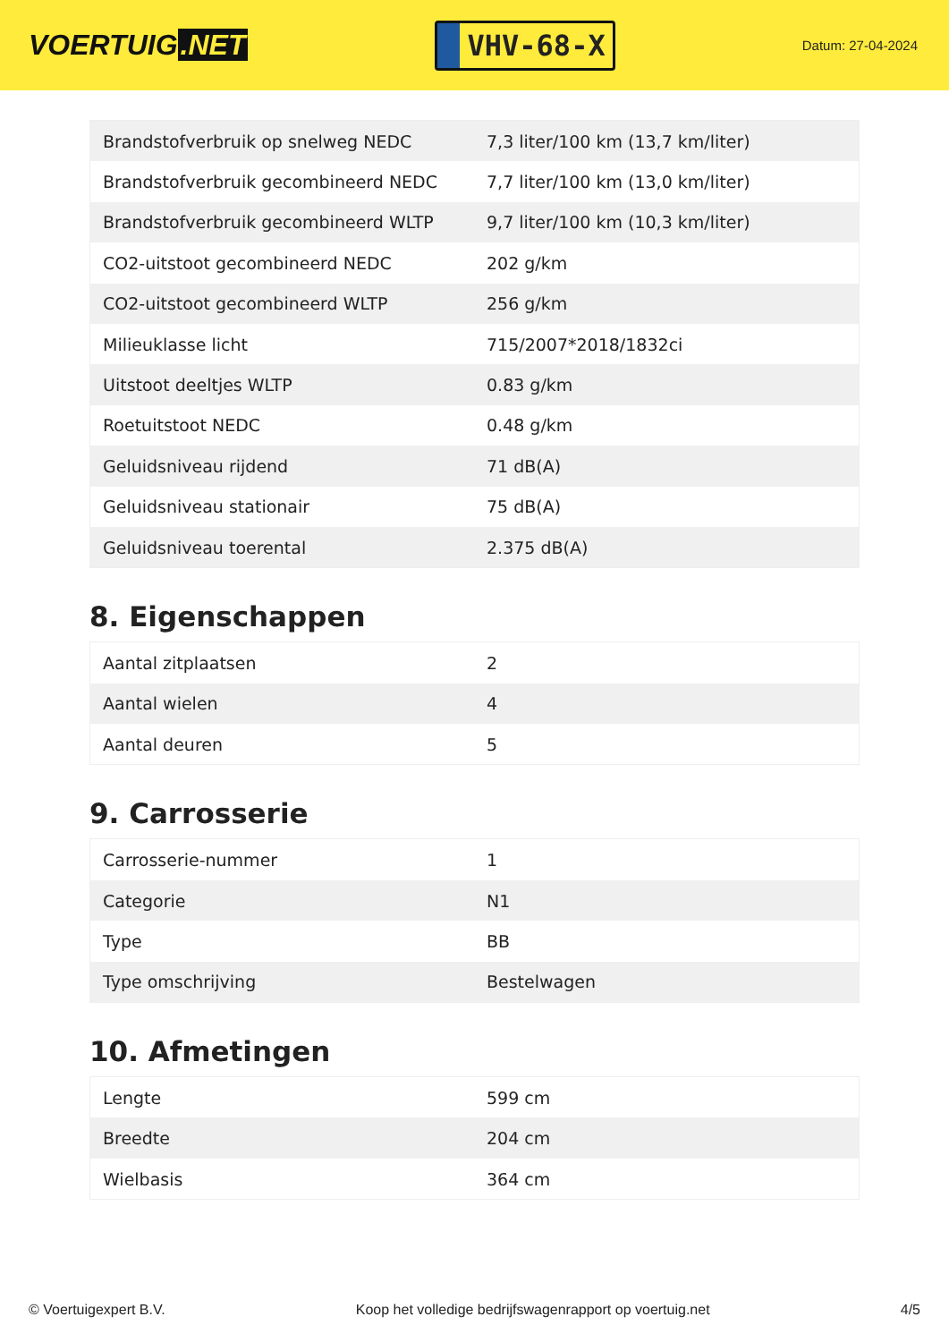VOERTUIG.NET
VHV-68-X
Datum: 27-04-2024
| Brandstofverbruik op snelweg NEDC | 7,3 liter/100 km (13,7 km/liter) |
| Brandstofverbruik gecombineerd NEDC | 7,7 liter/100 km (13,0 km/liter) |
| Brandstofverbruik gecombineerd WLTP | 9,7 liter/100 km (10,3 km/liter) |
| CO2-uitstoot gecombineerd NEDC | 202 g/km |
| CO2-uitstoot gecombineerd WLTP | 256 g/km |
| Milieuklasse licht | 715/2007*2018/1832ci |
| Uitstoot deeltjes WLTP | 0.83 g/km |
| Roetuitstoot NEDC | 0.48 g/km |
| Geluidsniveau rijdend | 71 dB(A) |
| Geluidsniveau stationair | 75 dB(A) |
| Geluidsniveau toerental | 2.375 dB(A) |
8. Eigenschappen
| Aantal zitplaatsen | 2 |
| Aantal wielen | 4 |
| Aantal deuren | 5 |
9. Carrosserie
| Carrosserie-nummer | 1 |
| Categorie | N1 |
| Type | BB |
| Type omschrijving | Bestelwagen |
10. Afmetingen
| Lengte | 599 cm |
| Breedte | 204 cm |
| Wielbasis | 364 cm |
© Voertuigexpert B.V. Koop het volledige bedrijfswagenrapport op voertuig.net 4/5